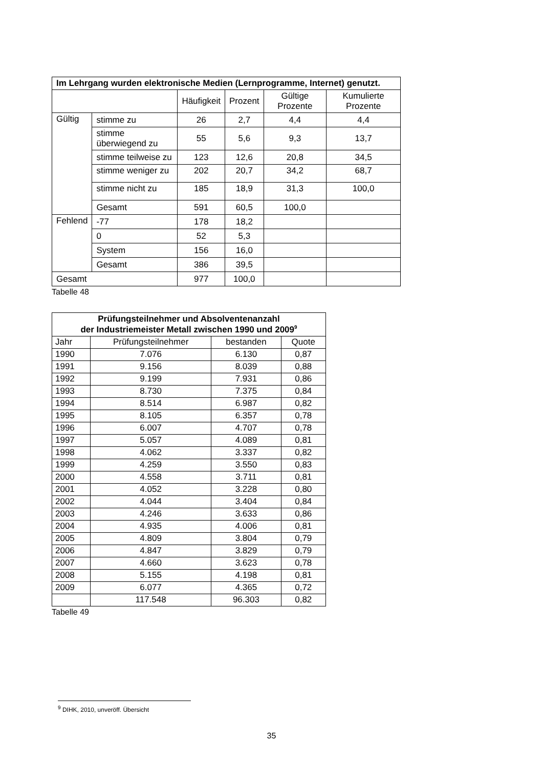| Im Lehrgang wurden elektronische Medien (Lernprogramme, Internet) genutzt. | | | | | |
| --- | --- | --- | --- | --- | --- |
| | | Häufigkeit | Prozent | Gültige Prozente | Kumulierte Prozente |
| Gültig | stimme zu | 26 | 2,7 | 4,4 | 4,4 |
| | stimme überwiegend zu | 55 | 5,6 | 9,3 | 13,7 |
| | stimme teilweise zu | 123 | 12,6 | 20,8 | 34,5 |
| | stimme weniger zu | 202 | 20,7 | 34,2 | 68,7 |
| | stimme nicht zu | 185 | 18,9 | 31,3 | 100,0 |
| | Gesamt | 591 | 60,5 | 100,0 | |
| Fehlend | -77 | 178 | 18,2 | | |
| | 0 | 52 | 5,3 | | |
| | System | 156 | 16,0 | | |
| | Gesamt | 386 | 39,5 | | |
| Gesamt | | 977 | 100,0 | | |
Tabelle 48
| Prüfungsteilnehmer und Absolventenanzahl der Industriemeister Metall zwischen 1990 und 2009<sup>9</sup> | | | |
| --- | --- | --- | --- |
| Jahr | Prüfungsteilnehmer | bestanden | Quote |
| 1990 | 7.076 | 6.130 | 0,87 |
| 1991 | 9.156 | 8.039 | 0,88 |
| 1992 | 9.199 | 7.931 | 0,86 |
| 1993 | 8.730 | 7.375 | 0,84 |
| 1994 | 8.514 | 6.987 | 0,82 |
| 1995 | 8.105 | 6.357 | 0,78 |
| 1996 | 6.007 | 4.707 | 0,78 |
| 1997 | 5.057 | 4.089 | 0,81 |
| 1998 | 4.062 | 3.337 | 0,82 |
| 1999 | 4.259 | 3.550 | 0,83 |
| 2000 | 4.558 | 3.711 | 0,81 |
| 2001 | 4.052 | 3.228 | 0,80 |
| 2002 | 4.044 | 3.404 | 0,84 |
| 2003 | 4.246 | 3.633 | 0,86 |
| 2004 | 4.935 | 4.006 | 0,81 |
| 2005 | 4.809 | 3.804 | 0,79 |
| 2006 | 4.847 | 3.829 | 0,79 |
| 2007 | 4.660 | 3.623 | 0,78 |
| 2008 | 5.155 | 4.198 | 0,81 |
| 2009 | 6.077 | 4.365 | 0,72 |
| | 117.548 | 96.303 | 0,82 |
Tabelle 49
<sup>9</sup> DIHK, 2010, unveröff. Übersicht
35